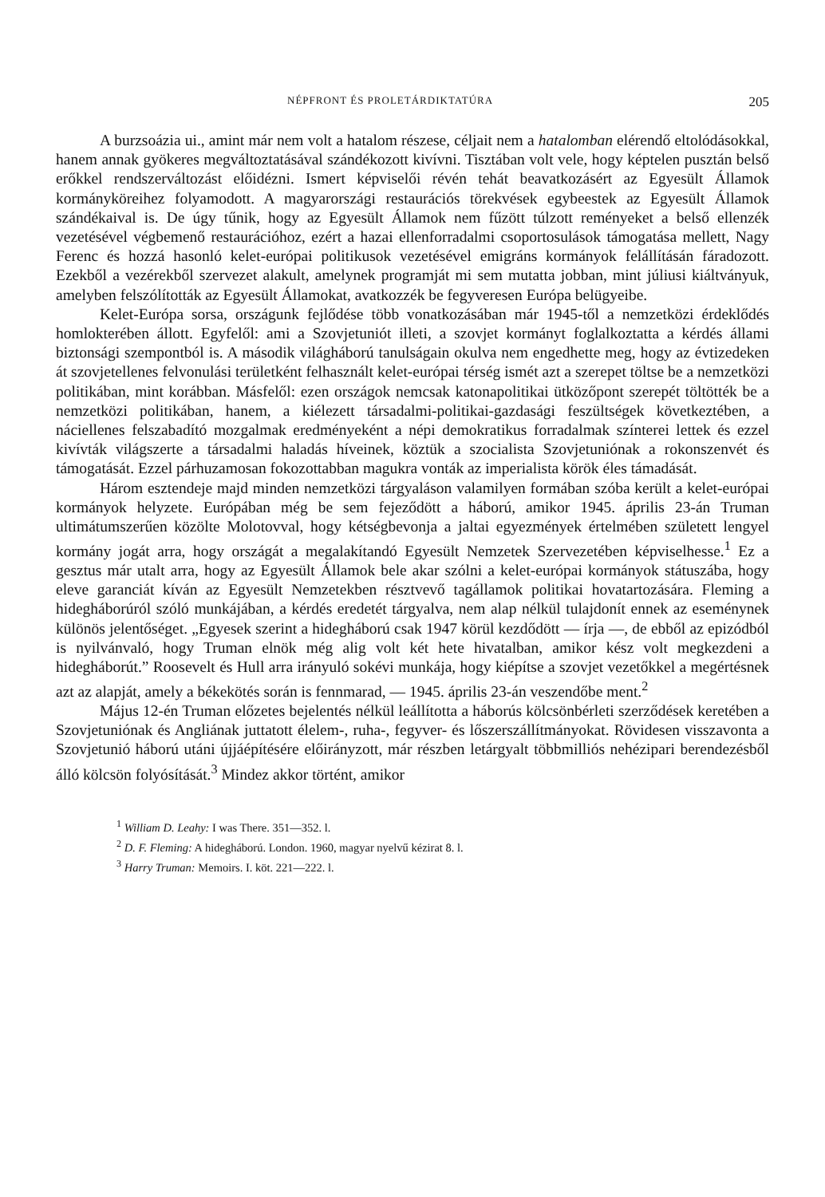NÉPFRONT ÉS PROLETÁRDIKTATÚRA 205
A burzsoázia ui., amint már nem volt a hatalom részese, céljait nem a hatalomban elérendő eltolódásokkal, hanem annak gyökeres megváltoztatásával szándékozott kivívni. Tisztában volt vele, hogy képtelen pusztán belső erőkkel rendszerváltozást előidézni. Ismert képviselői révén tehát beavatkozásért az Egyesült Államok kormányköreihez folyamodott. A magyarországi restaurációs törekvések egybeestek az Egyesült Államok szándékaival is. De úgy tűnik, hogy az Egyesült Államok nem fűzött túlzott reményeket a belső ellenzék vezetésével végbemenő restaurációhoz, ezért a hazai ellenforradalmi csoportosulások támogatása mellett, Nagy Ferenc és hozzá hasonló kelet-európai politikusok vezetésével emigráns kormányok felállításán fáradozott. Ezekből a vezérekből szervezet alakult, amelynek programját mi sem mutatta jobban, mint júliusi kiáltványuk, amelyben felszólították az Egyesült Államokat, avatkozzék be fegyveresen Európa belügyeibe.
Kelet-Európa sorsa, országunk fejlődése több vonatkozásában már 1945-től a nemzetközi érdeklődés homlokterében állott. Egyfelől: ami a Szovjetuniót illeti, a szovjet kormányt foglalkoztatta a kérdés állami biztonsági szempontból is. A második világháború tanulságain okulva nem engedhette meg, hogy az évtizedeken át szovjetellenes felvonulási területként felhasznált kelet-európai térség ismét azt a szerepet töltse be a nemzetközi politikában, mint korábban. Másfelől: ezen országok nemcsak katonapolitikai ütközőpont szerepét töltötték be a nemzetközi politikában, hanem, a kiélezett társadalmi-politikai-gazdasági feszültségek következtében, a náciellenes felszabadító mozgalmak eredményeként a népi demokratikus forradalmak színterei lettek és ezzel kivívták világszerte a társadalmi haladás híveinek, köztük a szocialista Szovjetuniónak a rokonszenvét és támogatását. Ezzel párhuzamosan fokozottabban magukra vonták az imperialista körök éles támadását.
Három esztendeje majd minden nemzetközi tárgyaláson valamilyen formában szóba került a kelet-európai kormányok helyzete. Európában még be sem fejeződött a háború, amikor 1945. április 23-án Truman ultimátumszerűen közölte Molotovval, hogy kétségbevonja a jaltai egyezmények értelmében született lengyel kormány jogát arra, hogy országát a megalakítandó Egyesült Nemzetek Szervezetében képviselhesse.<sup>1</sup> Ez a gesztus már utalt arra, hogy az Egyesült Államok bele akar szólni a kelet-európai kormányok státuszába, hogy eleve garanciát kíván az Egyesült Nemzetekben résztvevő tagállamok politikai hovatartozására. Fleming a hidegháborúról szóló munkájában, a kérdés eredetét tárgyalva, nem alap nélkül tulajdonít ennek az eseménynek különös jelentőséget. „Egyesek szerint a hidegháború csak 1947 körül kezdődött — írja —, de ebből az epizódból is nyilvánvaló, hogy Truman elnök még alig volt két hete hivatalban, amikor kész volt megkezdeni a hidegháborút.” Roosevelt és Hull arra irányuló sokévi munkája, hogy kiépítse a szovjet vezetőkkel a megértésnek azt az alapját, amely a békekötés során is fennmarad, — 1945. április 23-án veszendőbe ment.<sup>2</sup>
Május 12-én Truman előzetes bejelentés nélkül leállította a háborús kölcsönbérleti szerződések keretében a Szovjetuniónak és Angliának juttatott élelem-, ruha-, fegyver- és lőszerszállítmányokat. Rövidesen visszavonta a Szovjetunió háború utáni újjáépítésére előirányzott, már részben letárgyalt többmilliós nehézipari berendezésből álló kölcsön folyósítását.<sup>3</sup> Mindez akkor történt, amikor
<sup>1</sup> William D. Leahy: I was There. 351—352. l.
<sup>2</sup> D. F. Fleming: A hidegháború. London. 1960, magyar nyelvű kézirat 8. l.
<sup>3</sup> Harry Truman: Memoirs. I. köt. 221—222. l.